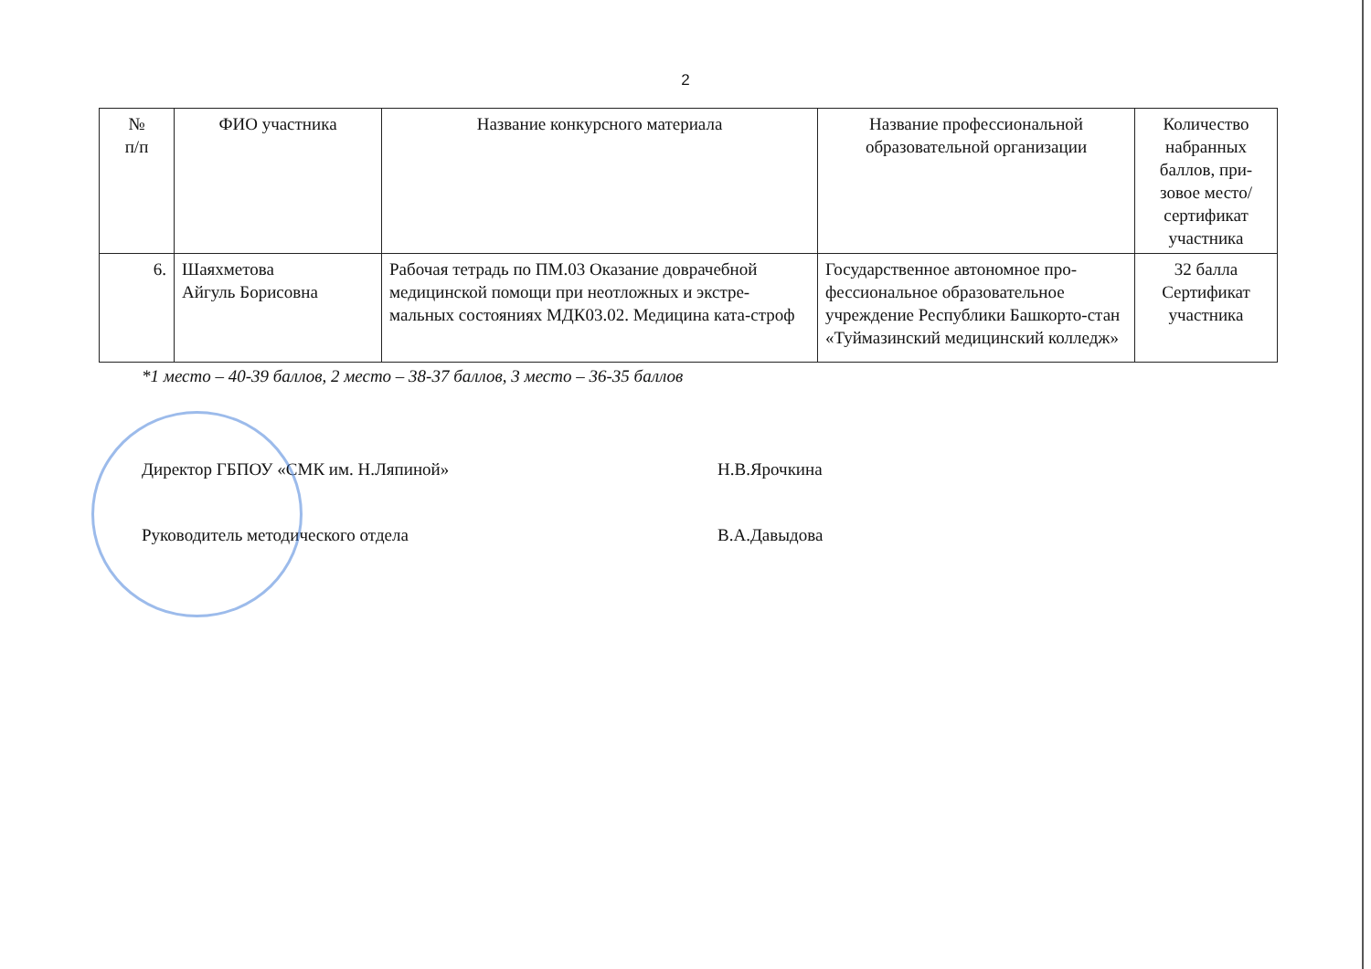2
| № п/п | ФИО участника | Название конкурсного материала | Название профессиональной образовательной организации | Количество набранных баллов, при-зовое место/ сертификат участника |
| --- | --- | --- | --- | --- |
| 6. | Шаяхметова Айгуль Борисовна | Рабочая тетрадь по ПМ.03 Оказание доврачебной медицинской помощи при неотложных и экстре-мальных состояниях МДК03.02. Медицина ката-строф | Государственное автономное про-фессиональное образовательное учреждение Республики Башкорто-стан «Туймазинский медицинский колледж» | 32 балла Сертификат участника |
*1 место – 40-39 баллов, 2 место – 38-37 баллов, 3 место – 36-35 баллов
Директор ГБПОУ «СМК им. Н.Ляпиной» Н.В.Ярочкина
Руководитель методического отдела В.А.Давыдова